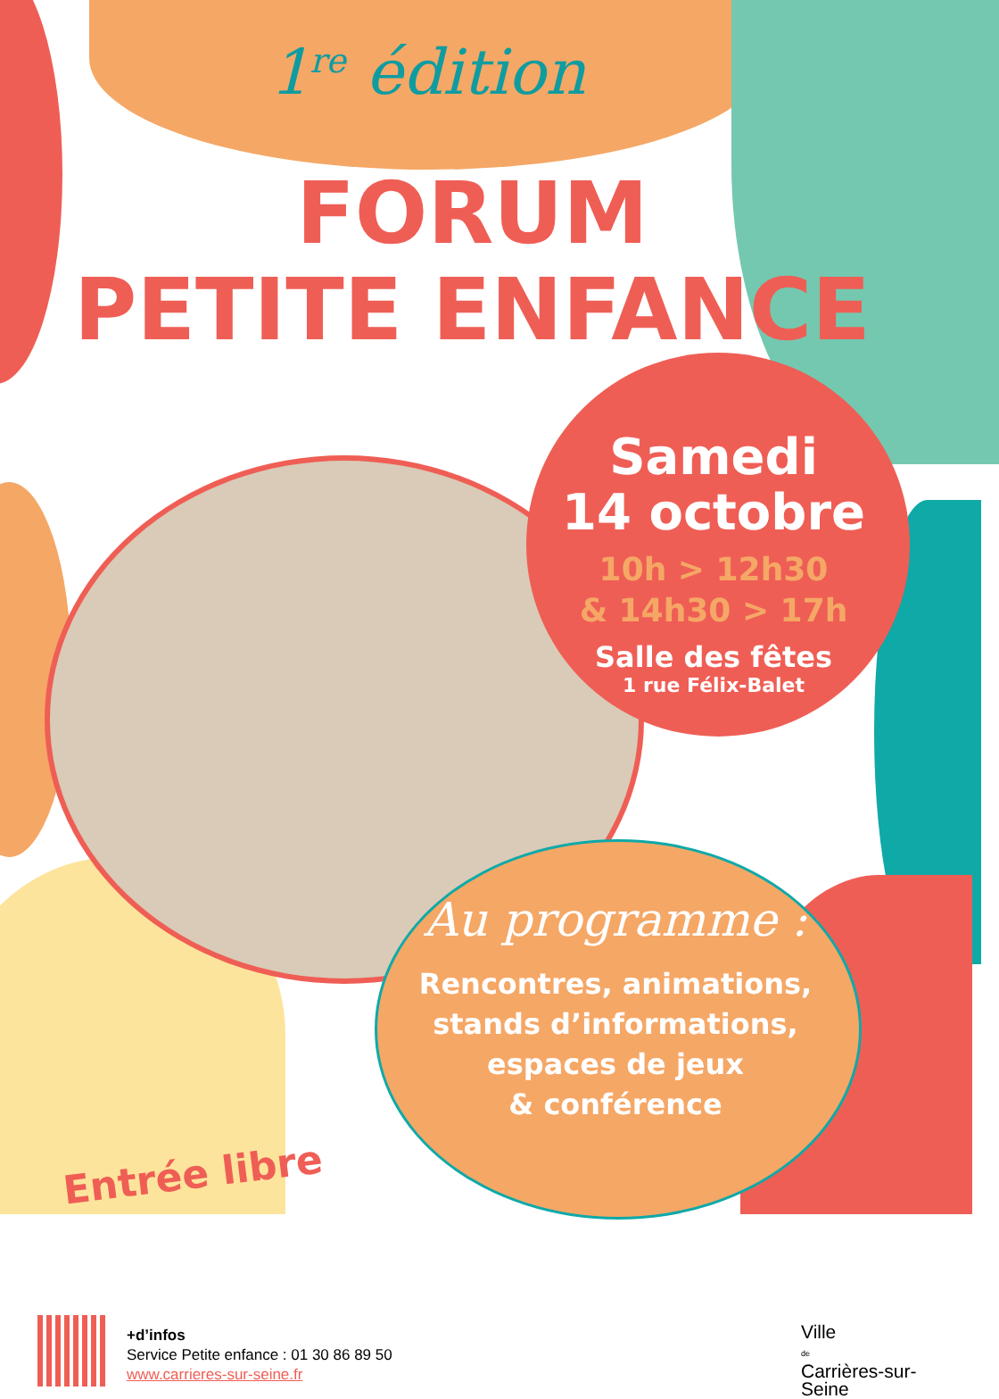1<sup>re</sup> édition
FORUM
PETITE ENFANCE
Samedi
14 octobre
10h > 12h30
& 14h30 > 17h
Salle des fêtes
1 rue Félix-Balet
Au programme :
Rencontres, animations,
stands d’informations,
espaces de jeux
& conférence
Entrée libre
+d’infos
Service Petite enfance : 01 30 86 89 50
www.carrieres-sur-seine.fr
Ville
de
Carrières-sur-Seine